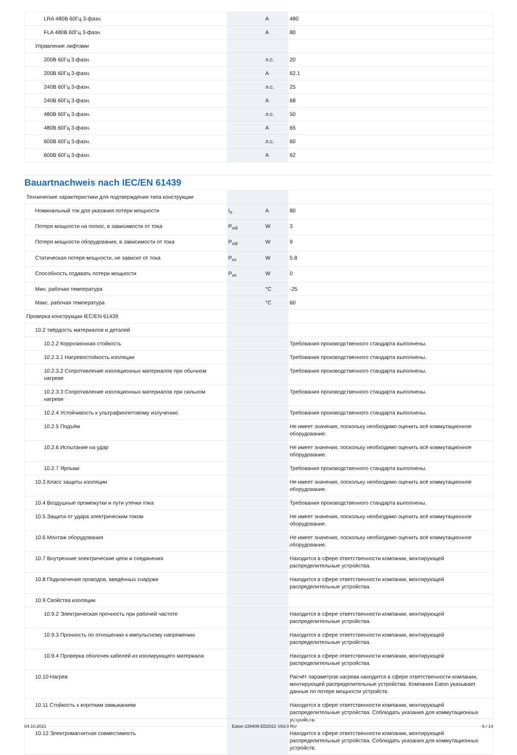| LRA 480В 60Гц 3-фазн. | | A | 480 |
| FLA 480В 60Гц 3-фазн. | | A | 80 |
| Управление лифтами | | | |
| 200В 60Гц 3-фазн. | | л.с. | 20 |
| 200В 60Гц 3-фазн. | | A | 62.1 |
| 240В 60Гц 3-фазн. | | л.с. | 25 |
| 240В 60Гц 3-фазн. | | A | 68 |
| 480В 60Гц 3-фазн. | | л.с. | 50 |
| 480В 60Гц 3-фазн. | | A | 65 |
| 600В 60Гц 3-фазн. | | л.с. | 60 |
| 600В 60Гц 3-фазн. | | A | 62 |
Bauartnachweis nach IEC/EN 61439
| Технические характеристики для подтверждения типа конструкции | | | |
| Номинальный ток для указания потери мощности | I<sub>n</sub> | A | 80 |
| Потеря мощности на полюс, в зависимости от тока | P<sub>vid</sub> | W | 3 |
| Потеря мощности оборудования, в зависимости от тока | P<sub>vid</sub> | W | 9 |
| Статическая потеря мощности, не зависит от тока | P<sub>vs</sub> | W | 5.8 |
| Способность отдавать потери мощности | P<sub>ve</sub> | W | 0 |
| Мин. рабочая температура | | °C | -25 |
| Макс. рабочая температура | | °C | 60 |
| Проверка конструкции IEC/EN 61439 | | | |
| 10.2 твёрдость материалов и деталей | | | |
| 10.2.2 Коррозионная стойкость | | | Требования производственного стандарта выполнены. |
| 10.2.3.1 Нагревостойкость изоляции | | | Требования производственного стандарта выполнены. |
| 10.2.3.2 Сопротивление изоляционных материалов при обычном нагреве | | | Требования производственного стандарта выполнены. |
| 10.2.3.3 Сопротивление изоляционных материалов при сильном нагреве | | | Требования производственного стандарта выполнены. |
| 10.2.4 Устойчивость к ультрафиолетовому излучению | | | Требования производственного стандарта выполнены. |
| 10.2.5 Подъём | | | Не имеет значения, поскольку необходимо оценить всё коммутационное оборудование. |
| 10.2.6 Испытание на удар | | | Не имеет значения, поскольку необходимо оценить всё коммутационное оборудование. |
| 10.2.7 Ярлыки | | | Требования производственного стандарта выполнены. |
| 10.3 Класс защиты изоляции | | | Не имеет значения, поскольку необходимо оценить всё коммутационное оборудование. |
| 10.4 Воздушные промежутки и пути утечки тока | | | Требования производственного стандарта выполнены. |
| 10.5 Защита от удара электрическим током | | | Не имеет значения, поскольку необходимо оценить всё коммутационное оборудование. |
| 10.6 Монтаж оборудования | | | Не имеет значения, поскольку необходимо оценить всё коммутационное оборудование. |
| 10.7 Внутренние электрические цепи и соединения | | | Находится в сфере ответственности компании, монтирующей распределительные устройства. |
| 10.8 Подключения проводов, введённых снаружи | | | Находится в сфере ответственности компании, монтирующей распределительные устройства. |
| 10.9 Свойства изоляции | | | |
| 10.9.2 Электрическая прочность при рабочей частоте | | | Находится в сфере ответственности компании, монтирующей распределительные устройства. |
| 10.9.3 Прочность по отношению к импульсному напряжению | | | Находится в сфере ответственности компании, монтирующей распределительные устройства. |
| 10.9.4 Проверка оболочек кабелей из изолирующего материала | | | Находится в сфере ответственности компании, монтирующей распределительные устройства. |
| 10.10 Нагрев | | | Расчёт параметров нагрева находится в сфере ответственности компании, монтирующей распределительные устройства. Компания Eaton указывает данные по потере мощности устройств. |
| 10.11 Стойкость к коротким замыканиям | | | Находится в сфере ответственности компании, монтирующей распределительные устройства. Соблюдать указания для коммутационных устройств. |
| 10.12 Электромагнитная совместимость | | | Находится в сфере ответственности компании, монтирующей распределительные устройства. Соблюдать указания для коммутационных устройств. |
04.10.2021 Eaton 239409 ED2021 V83.0 RU 6 / 14